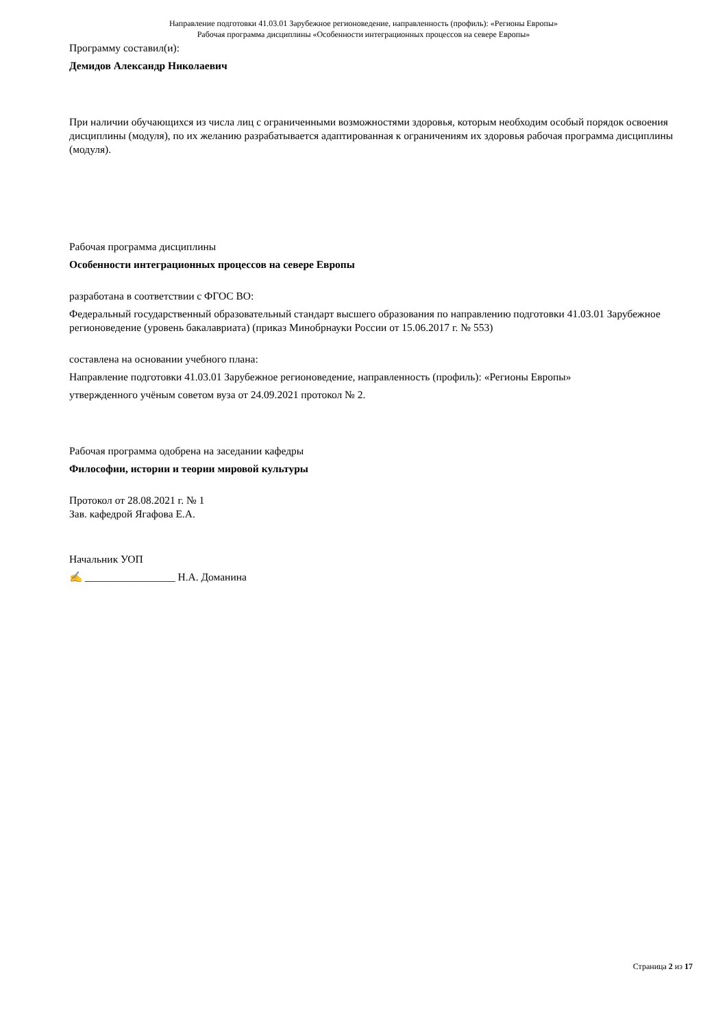Направление подготовки 41.03.01 Зарубежное регионоведение, направленность (профиль): «Регионы Европы»
Рабочая программа дисциплины «Особенности интеграционных процессов на севере Европы»
Программу составил(и):
Демидов Александр Николаевич
При наличии обучающихся из числа лиц с ограниченными возможностями здоровья, которым необходим особый порядок освоения дисциплины (модуля), по их желанию разрабатывается адаптированная к ограничениям их здоровья рабочая программа дисциплины (модуля).
Рабочая программа дисциплины
Особенности интеграционных процессов на севере Европы
разработана в соответствии с ФГОС ВО:
Федеральный государственный образовательный стандарт высшего образования по направлению подготовки 41.03.01 Зарубежное регионоведение (уровень бакалавриата) (приказ Минобрнауки России от 15.06.2017 г. № 553)
составлена на основании учебного плана:
Направление подготовки 41.03.01 Зарубежное регионоведение, направленность (профиль): «Регионы Европы»
утвержденного учёным советом вуза от 24.09.2021 протокол № 2.
Рабочая программа одобрена на заседании кафедры
Философии, истории и теории мировой культуры
Протокол от 28.08.2021 г. № 1
Зав. кафедрой Ягафова Е.А.
Начальник УОП
✍ _________________ Н.А. Доманина
Страница 2 из 17